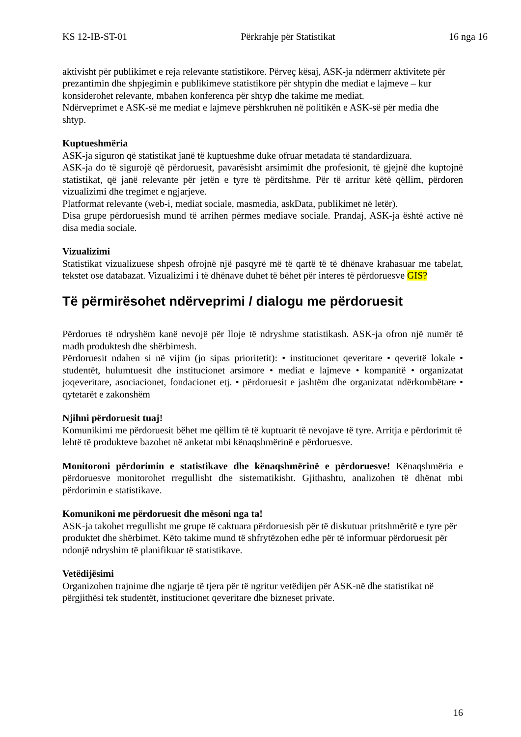KS 12-IB-ST-01 Përkrahje për Statistikat 16 nga 16
aktivisht për publikimet e reja relevante statistikore. Përveç kësaj, ASK-ja ndërmerr aktivitete për prezantimin dhe shpjegimin e publikimeve statistikore për shtypin dhe mediat e lajmeve – kur konsiderohet relevante, mbahen konferenca për shtyp dhe takime me mediat.
Ndërveprimet e ASK-së me mediat e lajmeve përshkruhen në politikën e ASK-së për media dhe shtyp.
Kuptueshmëria
ASK-ja siguron që statistikat janë të kuptueshme duke ofruar metadata të standardizuara.
ASK-ja do të sigurojë që përdoruesit, pavarësisht arsimimit dhe profesionit, të gjejnë dhe kuptojnë statistikat, që janë relevante për jetën e tyre të përditshme. Për të arritur këtë qëllim, përdoren vizualizimi dhe tregimet e ngjarjeve.
Platformat relevante (web-i, mediat sociale, masmedia, askData, publikimet në letër).
Disa grupe përdoruesish mund të arrihen përmes mediave sociale. Prandaj, ASK-ja është active në disa media sociale.
Vizualizimi
Statistikat vizualizuese shpesh ofrojnë një pasqyrë më të qartë të të dhënave krahasuar me tabelat, tekstet ose databazat. Vizualizimi i të dhënave duhet të bëhet për interes të përdoruesve GIS?
Të përmirësohet ndërveprimi / dialogu me përdoruesit
Përdorues të ndryshëm kanë nevojë për lloje të ndryshme statistikash. ASK-ja ofron një numër të madh produktesh dhe shërbimesh.
Përdoruesit ndahen si në vijim (jo sipas prioritetit): • institucionet qeveritare • qeveritë lokale • studentët, hulumtuesit dhe institucionet arsimore • mediat e lajmeve • kompanitë • organizatat joqeveritare, asociacionet, fondacionet etj. • përdoruesit e jashtëm dhe organizatat ndërkombëtare • qytetarët e zakonshëm
Njihni përdoruesit tuaj!
Komunikimi me përdoruesit bëhet me qëllim të të kuptuarit të nevojave të tyre. Arritja e përdorimit të lehtë të produkteve bazohet në anketat mbi kënaqshmërinë e përdoruesve.
Monitoroni përdorimin e statistikave dhe kënaqshmërinë e përdoruesve! Kënaqshmëria e përdoruesve monitorohet rregullisht dhe sistematikisht. Gjithashtu, analizohen të dhënat mbi përdorimin e statistikave.
Komunikoni me përdoruesit dhe mësoni nga ta!
ASK-ja takohet rregullisht me grupe të caktuara përdoruesish për të diskutuar pritshmëritë e tyre për produktet dhe shërbimet. Këto takime mund të shfrytëzohen edhe për të informuar përdoruesit për ndonjë ndryshim të planifikuar të statistikave.
Vetëdijësimi
Organizohen trajnime dhe ngjarje të tjera për të ngritur vetëdijen për ASK-në dhe statistikat në përgjithësi tek studentët, institucionet qeveritare dhe bizneset private.
16